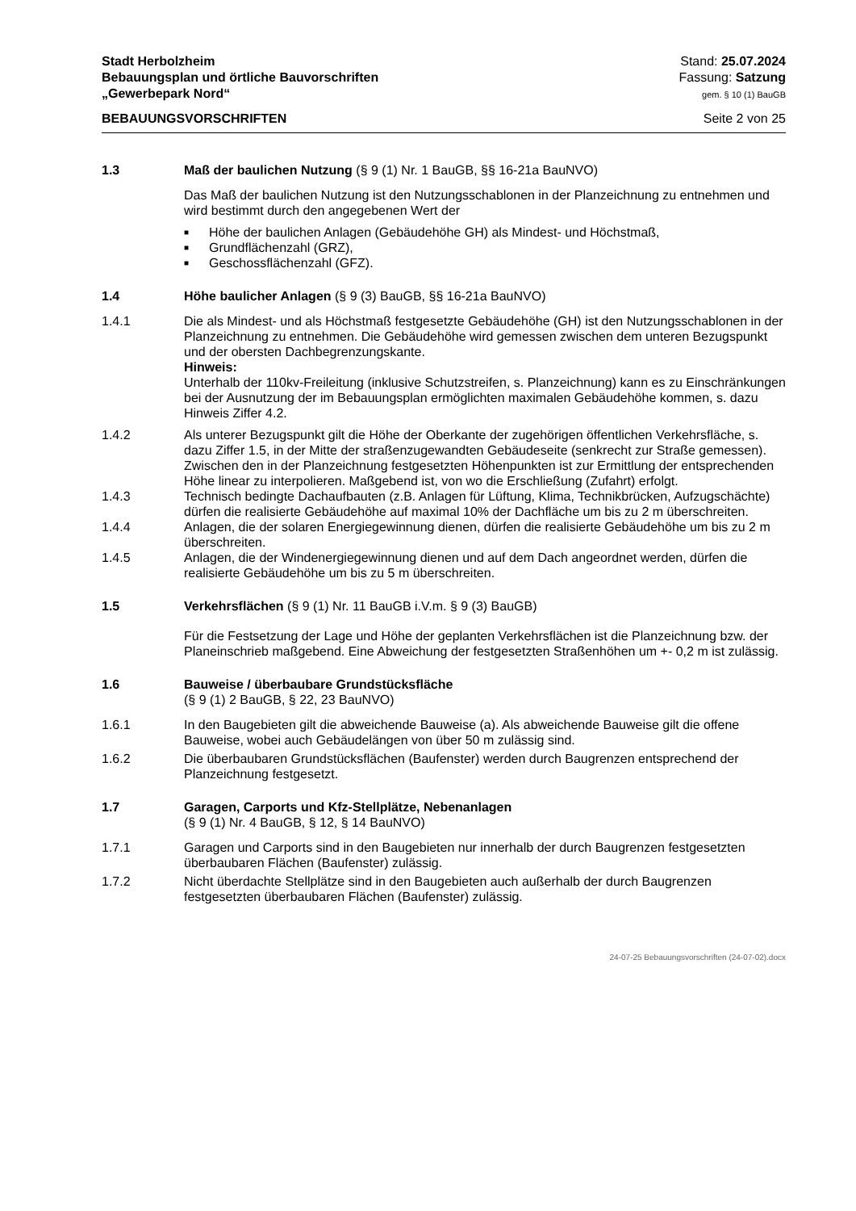Stadt Herbolzheim
Bebauungsplan und örtliche Bauvorschriften
„Gewerbepark Nord“
Stand: 25.07.2024
Fassung: Satzung
gem. § 10 (1) BauGB
BEBAUUNGSVORSCHRIFTEN Seite 2 von 25
1.3 Maß der baulichen Nutzung (§ 9 (1) Nr. 1 BauGB, §§ 16-21a BauNVO)
Das Maß der baulichen Nutzung ist den Nutzungsschablonen in der Planzeichnung zu entnehmen und wird bestimmt durch den angegebenen Wert der
■ Höhe der baulichen Anlagen (Gebäudehöhe GH) als Mindest- und Höchstmaß,
■ Grundflächenzahl (GRZ),
■ Geschossflächenzahl (GFZ).
1.4 Höhe baulicher Anlagen (§ 9 (3) BauGB, §§ 16-21a BauNVO)
1.4.1 Die als Mindest- und als Höchstmaß festgesetzte Gebäudehöhe (GH) ist den Nutzungsschablonen in der Planzeichnung zu entnehmen. Die Gebäudehöhe wird gemessen zwischen dem unteren Bezugspunkt und der obersten Dachbegrenzungskante.
Hinweis:
Unterhalb der 110kv-Freileitung (inklusive Schutzstreifen, s. Planzeichnung) kann es zu Einschränkungen bei der Ausnutzung der im Bebauungsplan ermöglichten maximalen Gebäudehöhe kommen, s. dazu Hinweis Ziffer 4.2.
1.4.2 Als unterer Bezugspunkt gilt die Höhe der Oberkante der zugehörigen öffentlichen Verkehrsfläche, s. dazu Ziffer 1.5, in der Mitte der straßenzugewandten Gebäudeseite (senkrecht zur Straße gemessen). Zwischen den in der Planzeichnung festgesetzten Höhenpunkten ist zur Ermittlung der entsprechenden Höhe linear zu interpolieren. Maßgebend ist, von wo die Erschließung (Zufahrt) erfolgt.
1.4.3 Technisch bedingte Dachaufbauten (z.B. Anlagen für Lüftung, Klima, Technikbrücken, Aufzugschächte) dürfen die realisierte Gebäudehöhe auf maximal 10% der Dachfläche um bis zu 2 m überschreiten.
1.4.4 Anlagen, die der solaren Energiegewinnung dienen, dürfen die realisierte Gebäudehöhe um bis zu 2 m überschreiten.
1.4.5 Anlagen, die der Windenergiegewinnung dienen und auf dem Dach angeordnet werden, dürfen die realisierte Gebäudehöhe um bis zu 5 m überschreiten.
1.5 Verkehrsflächen (§ 9 (1) Nr. 11 BauGB i.V.m. § 9 (3) BauGB)
Für die Festsetzung der Lage und Höhe der geplanten Verkehrsflächen ist die Planzeichnung bzw. der Planeinschrieb maßgebend. Eine Abweichung der festgesetzten Straßenhöhen um +- 0,2 m ist zulässig.
1.6 Bauweise / überbaubare Grundstücksfläche
(§ 9 (1) 2 BauGB, § 22, 23 BauNVO)
1.6.1 In den Baugebieten gilt die abweichende Bauweise (a). Als abweichende Bauweise gilt die offene Bauweise, wobei auch Gebäudelängen von über 50 m zulässig sind.
1.6.2 Die überbaubaren Grundstücksflächen (Baufenster) werden durch Baugrenzen entsprechend der Planzeichnung festgesetzt.
1.7 Garagen, Carports und Kfz-Stellplätze, Nebenanlagen
(§ 9 (1) Nr. 4 BauGB, § 12, § 14 BauNVO)
1.7.1 Garagen und Carports sind in den Baugebieten nur innerhalb der durch Baugrenzen festgesetzten überbaubaren Flächen (Baufenster) zulässig.
1.7.2 Nicht überdachte Stellplätze sind in den Baugebieten auch außerhalb der durch Baugrenzen festgesetzten überbaubaren Flächen (Baufenster) zulässig.
24-07-25 Bebauungsvorschriften (24-07-02).docx